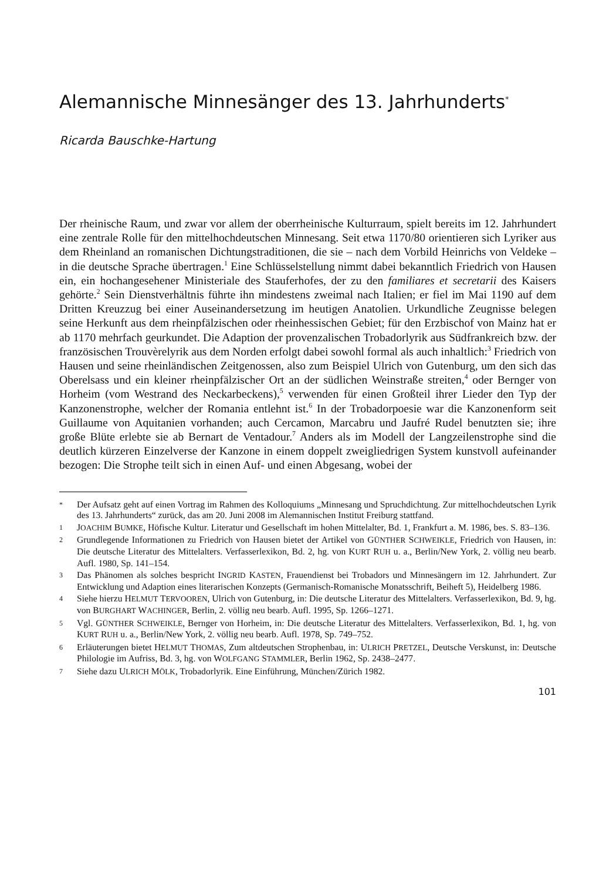Alemannische Minnesänger des 13. Jahrhunderts<sup>*</sup>
Ricarda Bauschke-Hartung
Der rheinische Raum, und zwar vor allem der oberrheinische Kulturraum, spielt bereits im 12. Jahrhundert eine zentrale Rolle für den mittelhochdeutschen Minnesang. Seit etwa 1170/80 orientieren sich Lyriker aus dem Rheinland an romanischen Dichtungstraditionen, die sie – nach dem Vorbild Heinrichs von Veldeke – in die deutsche Sprache übertragen.<sup>1</sup> Eine Schlüsselstellung nimmt dabei bekanntlich Friedrich von Hausen ein, ein hochangesehener Ministeriale des Stauferhofes, der zu den familiares et secretarii des Kaisers gehörte.<sup>2</sup> Sein Dienstverhältnis führte ihn mindestens zweimal nach Italien; er fiel im Mai 1190 auf dem Dritten Kreuzzug bei einer Auseinandersetzung im heutigen Anatolien. Urkundliche Zeugnisse belegen seine Herkunft aus dem rheinpfälzischen oder rheinhessischen Gebiet; für den Erzbischof von Mainz hat er ab 1170 mehrfach geurkundet. Die Adaption der provenzalischen Trobadorlyrik aus Südfrankreich bzw. der französischen Trouvèrelyrik aus dem Norden erfolgt dabei sowohl formal als auch inhaltlich:<sup>3</sup> Friedrich von Hausen und seine rheinländischen Zeitgenossen, also zum Beispiel Ulrich von Gutenburg, um den sich das Oberelsass und ein kleiner rheinpfälzischer Ort an der südlichen Weinstraße streiten,<sup>4</sup> oder Bernger von Horheim (vom Westrand des Neckarbeckens),<sup>5</sup> verwenden für einen Großteil ihrer Lieder den Typ der Kanzonenstrophe, welcher der Romania entlehnt ist.<sup>6</sup> In der Trobadorpoesie war die Kanzonenform seit Guillaume von Aquitanien vorhanden; auch Cercamon, Marcabru und Jaufré Rudel benutzten sie; ihre große Blüte erlebte sie ab Bernart de Ventadour.<sup>7</sup> Anders als im Modell der Langzeilenstrophe sind die deutlich kürzeren Einzelverse der Kanzone in einem doppelt zweigliedrigen System kunstvoll aufeinander bezogen: Die Strophe teilt sich in einen Auf- und einen Abgesang, wobei der
* Der Aufsatz geht auf einen Vortrag im Rahmen des Kolloquiums „Minnesang und Spruchdichtung. Zur mittelhochdeutschen Lyrik des 13. Jahrhunderts“ zurück, das am 20. Juni 2008 im Alemannischen Institut Freiburg stattfand.
1 JOACHIM BUMKE, Höfische Kultur. Literatur und Gesellschaft im hohen Mittelalter, Bd. 1, Frankfurt a. M. 1986, bes. S. 83–136.
2 Grundlegende Informationen zu Friedrich von Hausen bietet der Artikel von GÜNTHER SCHWEIKLE, Friedrich von Hausen, in: Die deutsche Literatur des Mittelalters. Verfasserlexikon, Bd. 2, hg. von KURT RUH u. a., Berlin/New York, 2. völlig neu bearb. Aufl. 1980, Sp. 141–154.
3 Das Phänomen als solches bespricht INGRID KASTEN, Frauendienst bei Trobadors und Minnesängern im 12. Jahrhundert. Zur Entwicklung und Adaption eines literarischen Konzepts (Germanisch-Romanische Monatsschrift, Beiheft 5), Heidelberg 1986.
4 Siehe hierzu HELMUT TERVOOREN, Ulrich von Gutenburg, in: Die deutsche Literatur des Mittelalters. Verfasserlexikon, Bd. 9, hg. von BURGHART WACHINGER, Berlin, 2. völlig neu bearb. Aufl. 1995, Sp. 1266–1271.
5 Vgl. GÜNTHER SCHWEIKLE, Bernger von Horheim, in: Die deutsche Literatur des Mittelalters. Verfasserlexikon, Bd. 1, hg. von KURT RUH u. a., Berlin/New York, 2. völlig neu bearb. Aufl. 1978, Sp. 749–752.
6 Erläuterungen bietet HELMUT THOMAS, Zum altdeutschen Strophenbau, in: ULRICH PRETZEL, Deutsche Verskunst, in: Deutsche Philologie im Aufriss, Bd. 3, hg. von WOLFGANG STAMMLER, Berlin 1962, Sp. 2438–2477.
7 Siehe dazu ULRICH MÖLK, Trobadorlyrik. Eine Einführung, München/Zürich 1982.
101